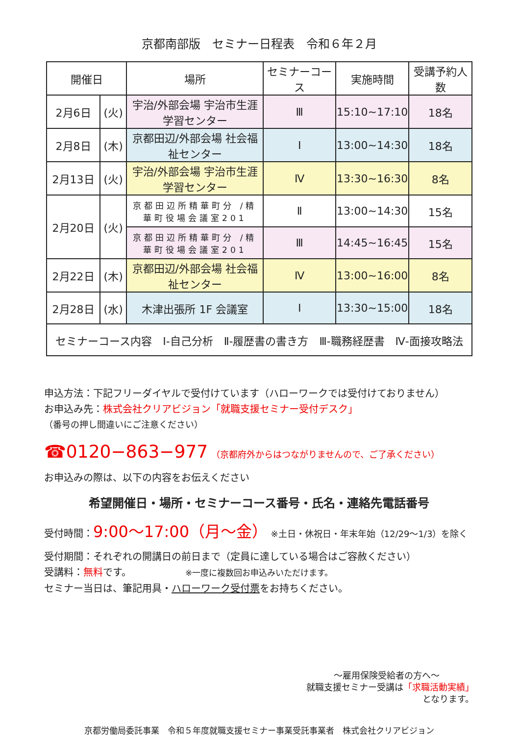京都南部版　セミナー日程表　令和６年２月
| 開催日 | | 場所 | セミナーコース | 実施時間 | 受講予約人数 |
| --- | --- | --- | --- | --- | --- |
| 2月6日 | (火) | 宇治/外部会場 宇治市生涯学習センター | Ⅲ | 15:10~17:10 | 18名 |
| 2月8日 | (木) | 京都田辺/外部会場 社会福祉センター | Ⅰ | 13:00~14:30 | 18名 |
| 2月13日 | (火) | 宇治/外部会場 宇治市生涯学習センター | Ⅳ | 13:30~16:30 | 8名 |
| 2月20日 | (火) | 京都田辺所精華町分 /精華町役場会議室201 | Ⅱ | 13:00~14:30 | 15名 |
| | | 京都田辺所精華町分 /精華町役場会議室201 | Ⅲ | 14:45~16:45 | 15名 |
| 2月22日 | (木) | 京都田辺/外部会場 社会福祉センター | Ⅳ | 13:00~16:00 | 8名 |
| 2月28日 | (水) | 木津出張所 1F 会議室 | Ⅰ | 13:30~15:00 | 18名 |
| セミナーコース内容 Ⅰ-自己分析 Ⅱ-履歴書の書き方 Ⅲ-職務経歴書 Ⅳ-面接攻略法 | | | | | |
申込方法：下記フリーダイヤルで受付けています（ハローワークでは受付けておりません）
お申込み先：株式会社クリアビジョン「就職支援セミナー受付デスク」
（番号の押し間違いにご注意ください）
☎0120−863−977 （京都府外からはつながりませんので、ご了承ください）
お申込みの際は、以下の内容をお伝えください
希望開催日・場所・セミナーコース番号・氏名・連絡先電話番号
受付時間：9:00～17:00（月～金） ※土日・休祝日・年末年始（12/29～1/3）を除く
受付期間：それぞれの開講日の前日まで（定員に達している場合はご容赦ください）
受講料：無料です。　　　　　　※一度に複数回お申込みいただけます。
セミナー当日は、筆記用具・ハローワーク受付票をお持ちください。
～雇用保険受給者の方へ～
就職支援セミナー受講は「求職活動実績」
となります。
京都労働局委託事業　令和５年度就職支援セミナー事業受託事業者　株式会社クリアビジョン